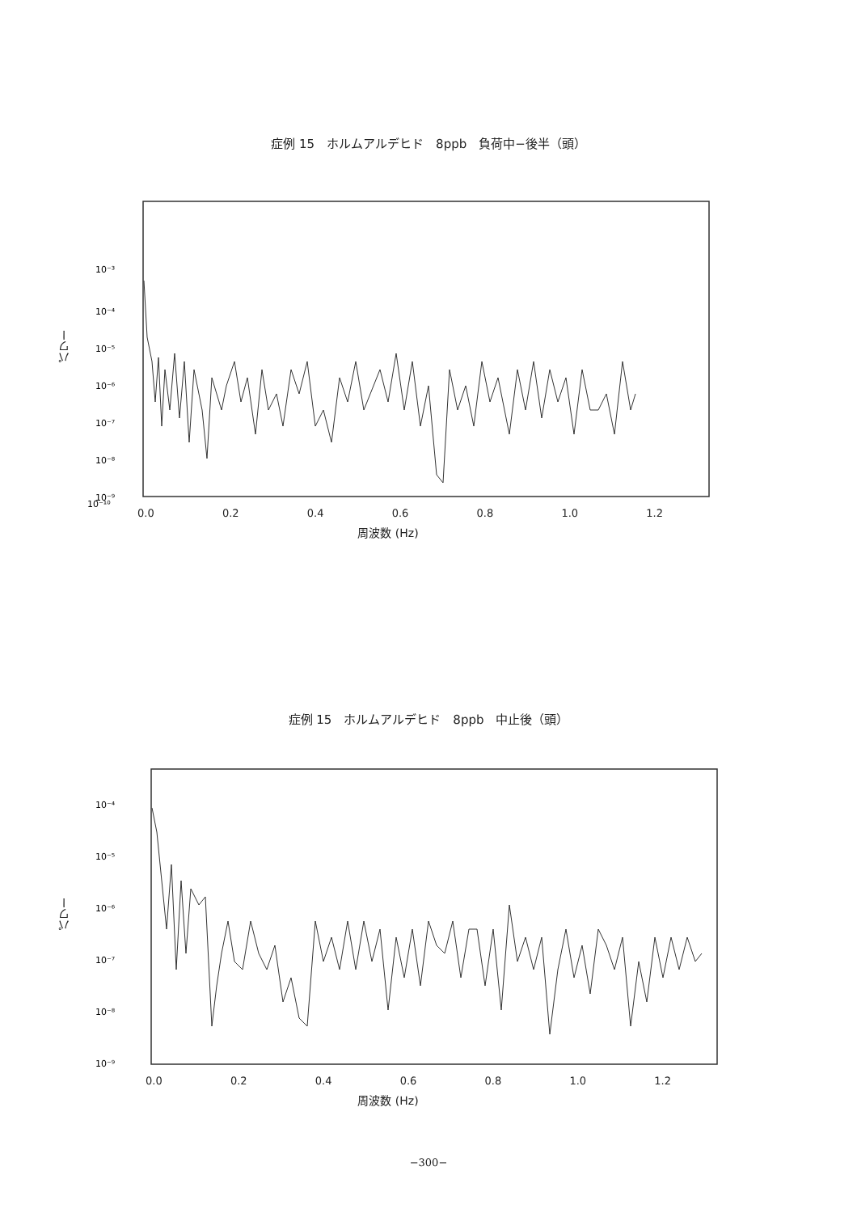症例 15　ホルムアルデヒド　8ppb　負荷中−後半（頭）
パワー
10⁻³
10⁻⁴
10⁻⁵
10⁻⁶
10⁻⁷
10⁻⁸
10⁻⁹
10⁻¹⁰
0.0 0.2 0.4 0.6 0.8 1.0 1.2
周波数 (Hz)
症例 15　ホルムアルデヒド　8ppb　中止後（頭）
パワー
10⁻⁴
10⁻⁵
10⁻⁶
10⁻⁷
10⁻⁸
10⁻⁹
0.0 0.2 0.4 0.6 0.8 1.0 1.2
周波数 (Hz)
−300−